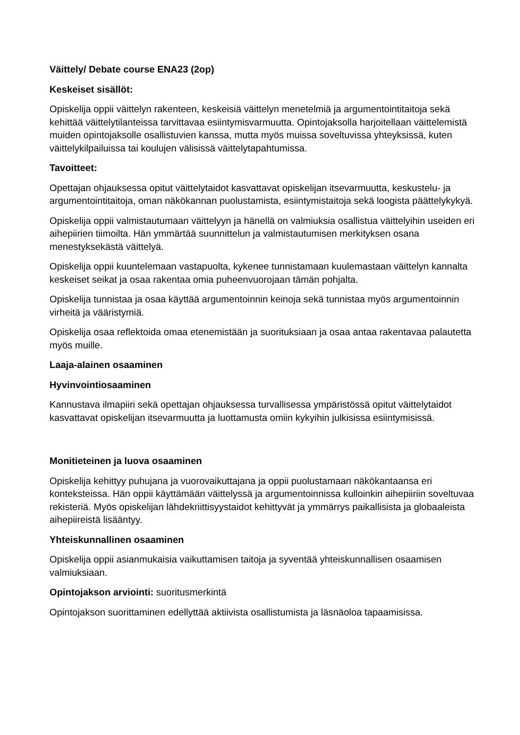Väittely/ Debate course ENA23 (2op)
Keskeiset sisällöt:
Opiskelija oppii väittelyn rakenteen, keskeisiä väittelyn menetelmiä ja argumentointitaitoja sekä kehittää väittelytilanteissa tarvittavaa esiintymisvarmuutta. Opintojaksolla harjoitellaan väittelemistä muiden opintojaksolle osallistuvien kanssa, mutta myös muissa soveltuvissa yhteyksissä, kuten väittelykilpailuissa tai koulujen välisissä väittelytapahtumissa.
Tavoitteet:
Opettajan ohjauksessa opitut väittelytaidot kasvattavat opiskelijan itsevarmuutta, keskustelu- ja argumentointitaitoja, oman näkökannan puolustamista, esiintymistaitoja sekä loogista päättelykykyä.
Opiskelija oppii valmistautumaan väittelyyn ja hänellä on valmiuksia osallistua väittelyihin useiden eri aihepiirien tiimoilta. Hän ymmärtää suunnittelun ja valmistautumisen merkityksen osana menestyksekästä väittelyä.
Opiskelija oppii kuuntelemaan vastapuolta, kykenee tunnistamaan kuulemastaan väittelyn kannalta keskeiset seikat ja osaa rakentaa omia puheenvuorojaan tämän pohjalta.
Opiskelija tunnistaa ja osaa käyttää argumentoinnin keinoja sekä tunnistaa myös argumentoinnin virheitä ja vääristymiä.
Opiskelija osaa reflektoida omaa etenemistään ja suorituksiaan ja osaa antaa rakentavaa palautetta myös muille.
Laaja-alainen osaaminen
Hyvinvointiosaaminen
Kannustava ilmapiiri sekä opettajan ohjauksessa turvallisessa ympäristössä opitut väittelytaidot kasvattavat opiskelijan itsevarmuutta ja luottamusta omiin kykyihin julkisissa esiintymisissä.
Monitieteinen ja luova osaaminen
Opiskelija kehittyy puhujana ja vuorovaikuttajana ja oppii puolustamaan näkökantaansa eri konteksteissa. Hän oppii käyttämään väittelyssä ja argumentoinnissa kulloinkin aihepiiriin soveltuvaa rekisteriä. Myös opiskelijan lähdekriittisyystaidot kehittyvät ja ymmärrys paikallisista ja globaaleista aihepiireistä lisääntyy.
Yhteiskunnallinen osaaminen
Opiskelija oppii asianmukaisia vaikuttamisen taitoja ja syventää yhteiskunnallisen osaamisen valmiuksiaan.
Opintojakson arviointi: suoritusmerkintä
Opintojakson suorittaminen edellyttää aktiivista osallistumista ja läsnäoloa tapaamisissa.